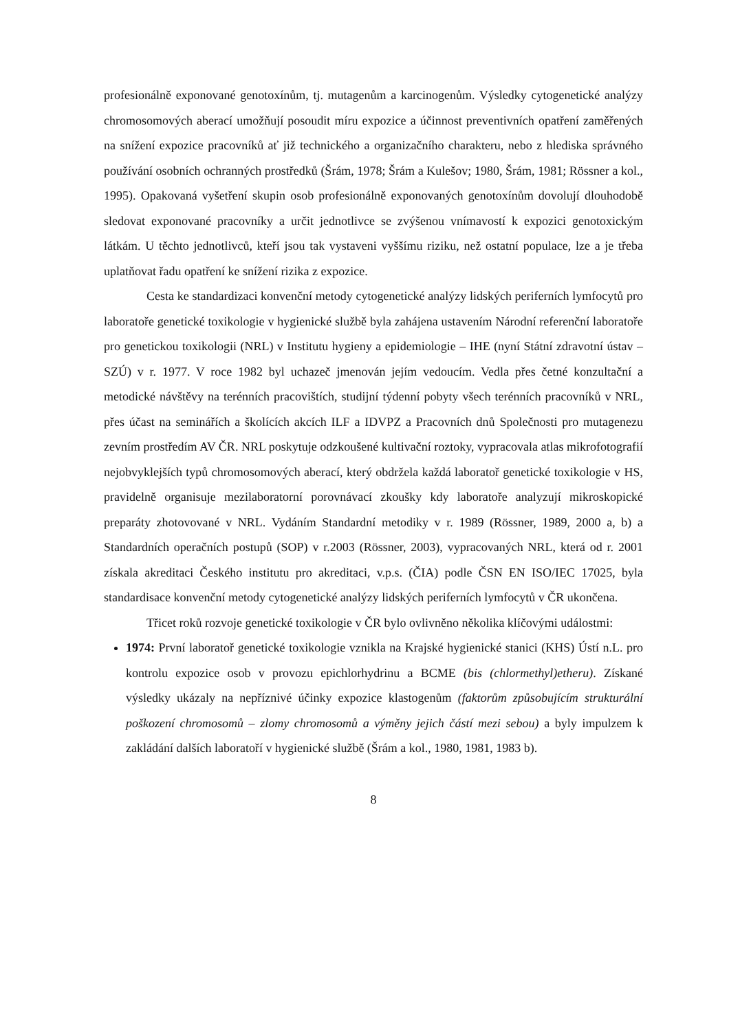profesionálně exponované genotoxínům, tj. mutagenům a karcinogenům. Výsledky cytogenetické analýzy chromosomových aberací umožňují posoudit míru expozice a účinnost preventivních opatření zaměřených na snížení expozice pracovníků ať již technického a organizačního charakteru, nebo z hlediska správného používání osobních ochranných prostředků (Šrám, 1978; Šrám a Kulešov; 1980, Šrám, 1981; Rössner a kol., 1995). Opakovaná vyšetření skupin osob profesionálně exponovaných genotoxínům dovolují dlouhodobě sledovat exponované pracovníky a určit jednotlivce se zvýšenou vnímavostí k expozici genotoxickým látkám. U těchto jednotlivců, kteří jsou tak vystaveni vyššímu riziku, než ostatní populace, lze a je třeba uplatňovat řadu opatření ke snížení rizika z expozice.
Cesta ke standardizaci konvenční metody cytogenetické analýzy lidských periferních lymfocytů pro laboratoře genetické toxikologie v hygienické službě byla zahájena ustavením Národní referenční laboratoře pro genetickou toxikologii (NRL) v Institutu hygieny a epidemiologie – IHE (nyní Státní zdravotní ústav – SZÚ) v r. 1977. V roce 1982 byl uchazeč jmenován jejím vedoucím. Vedla přes četné konzultační a metodické návštěvy na terénních pracovištích, studijní týdenní pobyty všech terénních pracovníků v NRL, přes účast na seminářích a školících akcích ILF a IDVPZ a Pracovních dnů Společnosti pro mutagenezu zevním prostředím AV ČR. NRL poskytuje odzkoušené kultivační roztoky, vypracovala atlas mikrofotografií nejobvyklejších typů chromosomových aberací, který obdržela každá laboratoř genetické toxikologie v HS, pravidelně organisuje mezilaboratorní porovnávací zkoušky kdy laboratoře analyzují mikroskopické preparáty zhotovované v NRL. Vydáním Standardní metodiky v r. 1989 (Rössner, 1989, 2000 a, b) a Standardních operačních postupů (SOP) v r.2003 (Rössner, 2003), vypracovaných NRL, která od r. 2001 získala akreditaci Českého institutu pro akreditaci, v.p.s. (ČIA) podle ČSN EN ISO/IEC 17025, byla standardisace konvenční metody cytogenetické analýzy lidských periferních lymfocytů v ČR ukončena.
Třicet roků rozvoje genetické toxikologie v ČR bylo ovlivněno několika klíčovými událostmi:
1974: První laboratoř genetické toxikologie vznikla na Krajské hygienické stanici (KHS) Ústí n.L. pro kontrolu expozice osob v provozu epichlorhydrinu a BCME (bis (chlormethyl)etheru). Získané výsledky ukázaly na nepříznivé účinky expozice klastogenům (faktorům způsobujícím strukturální poškození chromosomů – zlomy chromosomů a výměny jejich částí mezi sebou) a byly impulzem k zakládání dalších laboratoří v hygienické službě (Šrám a kol., 1980, 1981, 1983 b).
8